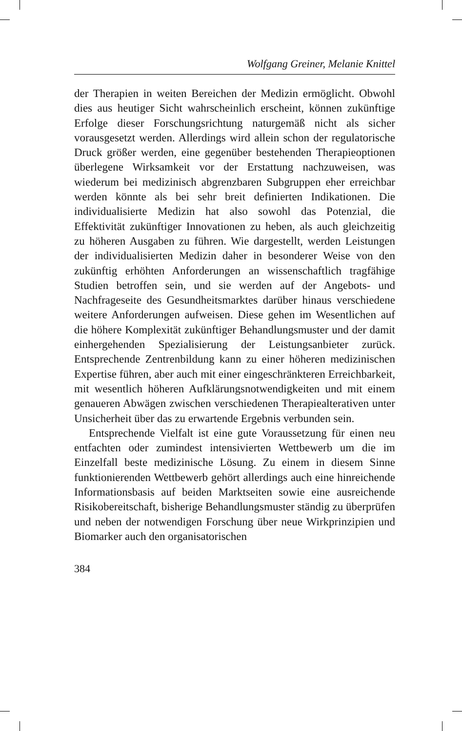Wolfgang Greiner, Melanie Knittel
der Therapien in weiten Bereichen der Medizin ermöglicht. Obwohl dies aus heutiger Sicht wahrscheinlich erscheint, können zukünftige Erfolge dieser Forschungsrichtung naturgemäß nicht als sicher vorausgesetzt werden. Allerdings wird allein schon der regulatorische Druck größer werden, eine gegenüber bestehenden Therapieoptionen überlegene Wirksamkeit vor der Erstattung nachzuweisen, was wiederum bei medizinisch abgrenzbaren Subgruppen eher erreichbar werden könnte als bei sehr breit definierten Indikationen. Die individualisierte Medizin hat also sowohl das Potenzial, die Effektivität zukünftiger Innovationen zu heben, als auch gleichzeitig zu höheren Ausgaben zu führen. Wie dargestellt, werden Leistungen der individualisierten Medizin daher in besonderer Weise von den zukünftig erhöhten Anforderungen an wissenschaftlich tragfähige Studien betroffen sein, und sie werden auf der Angebots- und Nachfrageseite des Gesundheitsmarktes darüber hinaus verschiedene weitere Anforderungen aufweisen. Diese gehen im Wesentlichen auf die höhere Komplexität zukünftiger Behandlungsmuster und der damit einhergehenden Spezialisierung der Leistungsanbieter zurück. Entsprechende Zentrenbildung kann zu einer höheren medizinischen Expertise führen, aber auch mit einer eingeschränkteren Erreichbarkeit, mit wesentlich höheren Aufklärungsnotwendigkeiten und mit einem genaueren Abwägen zwischen verschiedenen Therapiealterativen unter Unsicherheit über das zu erwartende Ergebnis verbunden sein.
Entsprechende Vielfalt ist eine gute Voraussetzung für einen neu entfachten oder zumindest intensivierten Wettbewerb um die im Einzelfall beste medizinische Lösung. Zu einem in diesem Sinne funktionierenden Wettbewerb gehört allerdings auch eine hinreichende Informationsbasis auf beiden Marktseiten sowie eine ausreichende Risikobereitschaft, bisherige Behandlungsmuster ständig zu überprüfen und neben der notwendigen Forschung über neue Wirkprinzipien und Biomarker auch den organisatorischen
384